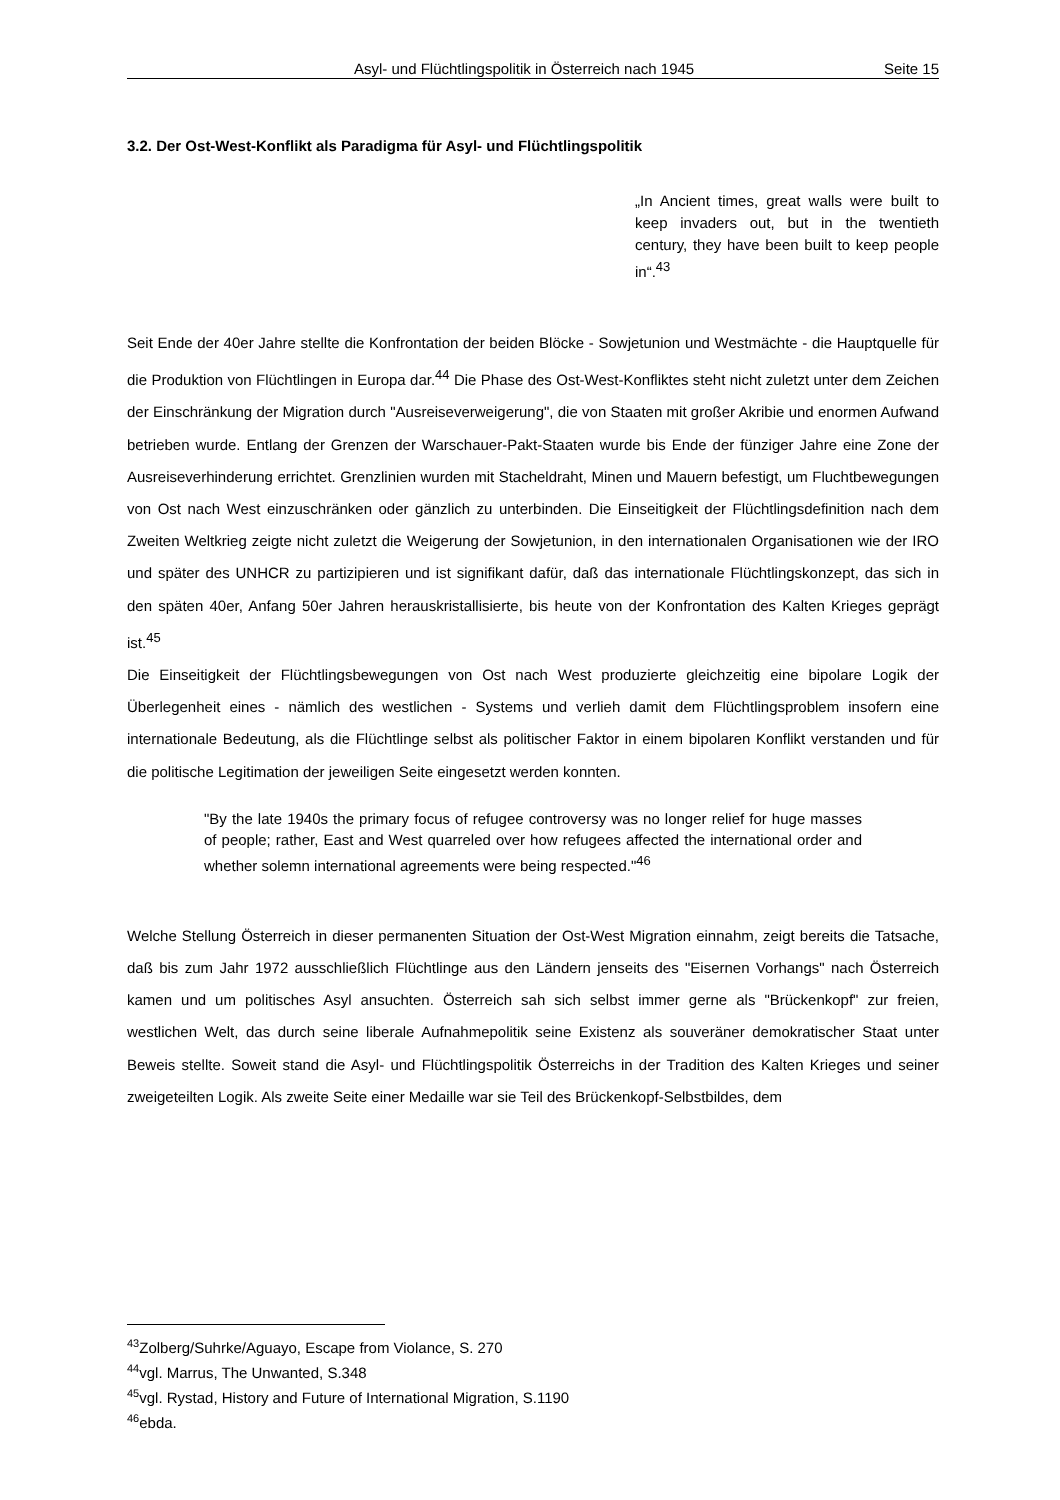Asyl- und Flüchtlingspolitik in Österreich nach 1945 Seite 15
3.2. Der Ost-West-Konflikt als Paradigma für Asyl- und Flüchtlingspolitik
„In Ancient times, great walls were built to keep invaders out, but in the twentieth century, they have been built to keep people in“.<sup>43</sup>
Seit Ende der 40er Jahre stellte die Konfrontation der beiden Blöcke - Sowjetunion und Westmächte - die Hauptquelle für die Produktion von Flüchtlingen in Europa dar.<sup>44</sup> Die Phase des Ost-West-Konfliktes steht nicht zuletzt unter dem Zeichen der Einschränkung der Migration durch "Ausreiseverweigerung", die von Staaten mit großer Akribie und enormen Aufwand betrieben wurde. Entlang der Grenzen der Warschauer-Pakt-Staaten wurde bis Ende der fünziger Jahre eine Zone der Ausreiseverhinderung errichtet. Grenzlinien wurden mit Stacheldraht, Minen und Mauern befestigt, um Fluchtbewegungen von Ost nach West einzuschränken oder gänzlich zu unterbinden. Die Einseitigkeit der Flüchtlingsdefinition nach dem Zweiten Weltkrieg zeigte nicht zuletzt die Weigerung der Sowjetunion, in den internationalen Organisationen wie der IRO und später des UNHCR zu partizipieren und ist signifikant dafür, daß das internationale Flüchtlingskonzept, das sich in den späten 40er, Anfang 50er Jahren herauskristallisierte, bis heute von der Konfrontation des Kalten Krieges geprägt ist.<sup>45</sup>
Die Einseitigkeit der Flüchtlingsbewegungen von Ost nach West produzierte gleichzeitig eine bipolare Logik der Überlegenheit eines - nämlich des westlichen - Systems und verlieh damit dem Flüchtlingsproblem insofern eine internationale Bedeutung, als die Flüchtlinge selbst als politischer Faktor in einem bipolaren Konflikt verstanden und für die politische Legitimation der jeweiligen Seite eingesetzt werden konnten.
"By the late 1940s the primary focus of refugee controversy was no longer relief for huge masses of people; rather, East and West quarreled over how refugees affected the international order and whether solemn international agreements were being respected."<sup>46</sup>
Welche Stellung Österreich in dieser permanenten Situation der Ost-West Migration einnahm, zeigt bereits die Tatsache, daß bis zum Jahr 1972 ausschließlich Flüchtlinge aus den Ländern jenseits des "Eisernen Vorhangs" nach Österreich kamen und um politisches Asyl ansuchten. Österreich sah sich selbst immer gerne als "Brückenkopf" zur freien, westlichen Welt, das durch seine liberale Aufnahmepolitik seine Existenz als souveräner demokratischer Staat unter Beweis stellte. Soweit stand die Asyl- und Flüchtlingspolitik Österreichs in der Tradition des Kalten Krieges und seiner zweigeteilten Logik. Als zweite Seite einer Medaille war sie Teil des Brückenkopf-Selbstbildes, dem
<sup>43</sup> Zolberg/Suhrke/Aguayo, Escape from Violance, S. 270
<sup>44</sup> vgl. Marrus, The Unwanted, S.348
<sup>45</sup> vgl. Rystad, History and Future of International Migration, S.1190
<sup>46</sup> ebda.